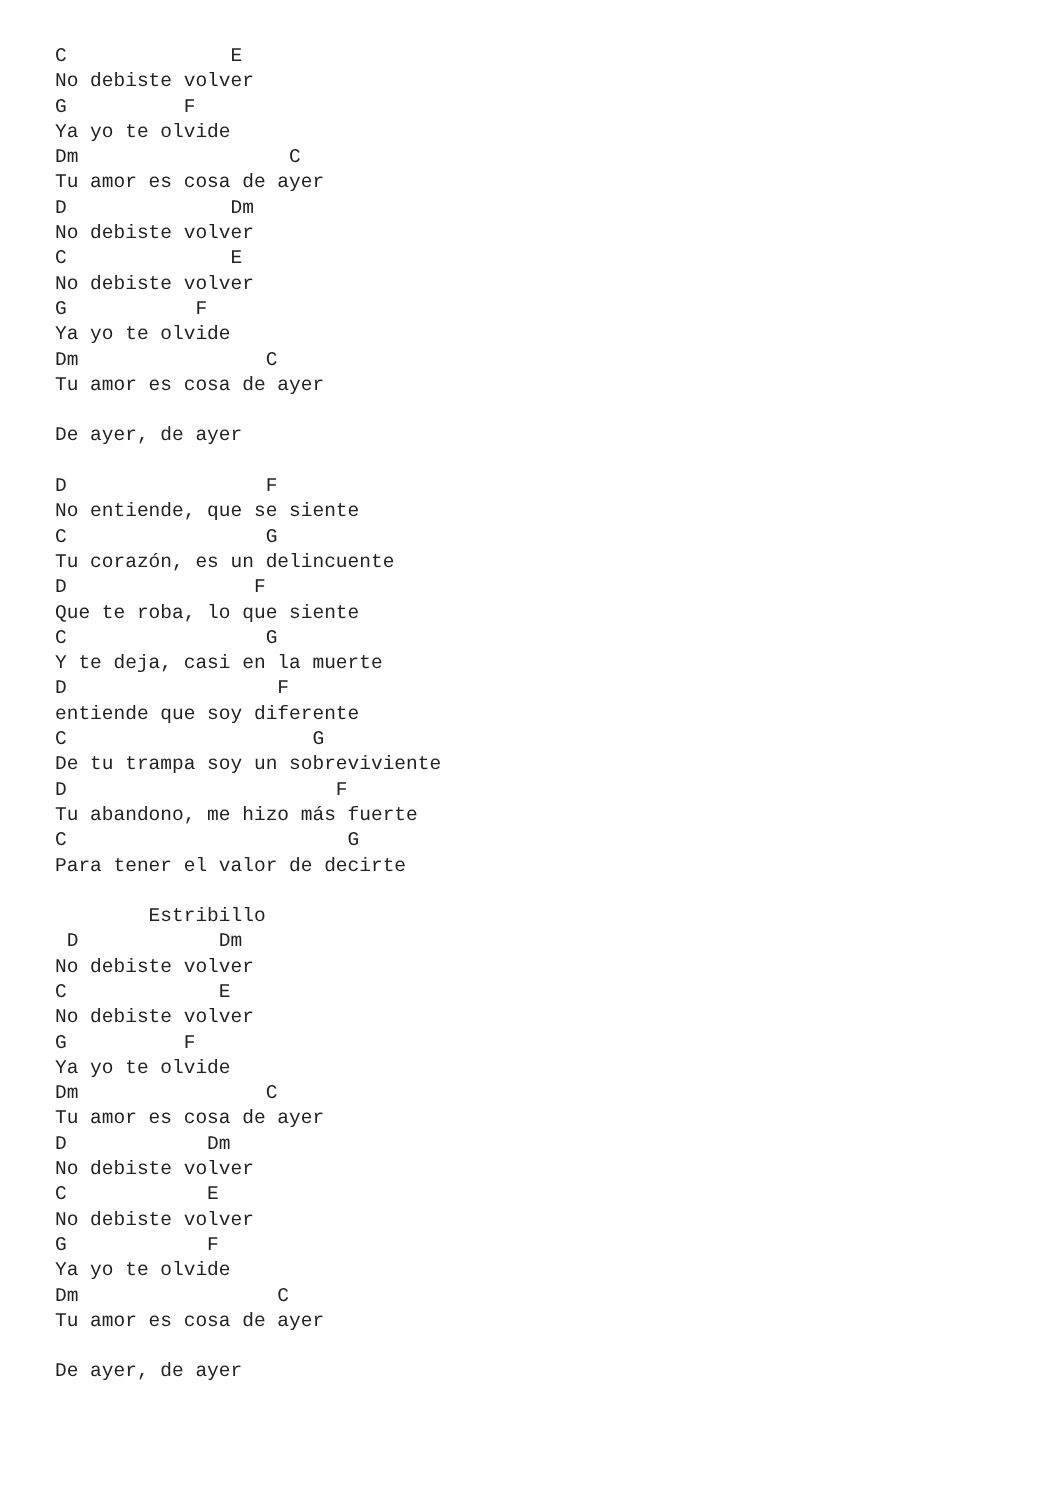C              E
No debiste volver
G          F
Ya yo te olvide
Dm                  C
Tu amor es cosa de ayer
D              Dm
No debiste volver
C              E
No debiste volver
G           F
Ya yo te olvide
Dm                C
Tu amor es cosa de ayer

De ayer, de ayer

D                 F
No entiende, que se siente
C                 G
Tu corazón, es un delincuente
D                F
Que te roba, lo que siente
C                 G
Y te deja, casi en la muerte
D                  F
entiende que soy diferente
C                     G
De tu trampa soy un sobreviviente
D                       F
Tu abandono, me hizo más fuerte
C                        G
Para tener el valor de decirte

        Estribillo
 D            Dm
No debiste volver
C             E
No debiste volver
G          F
Ya yo te olvide
Dm                C
Tu amor es cosa de ayer
D            Dm
No debiste volver
C            E
No debiste volver
G            F
Ya yo te olvide
Dm                 C
Tu amor es cosa de ayer

De ayer, de ayer